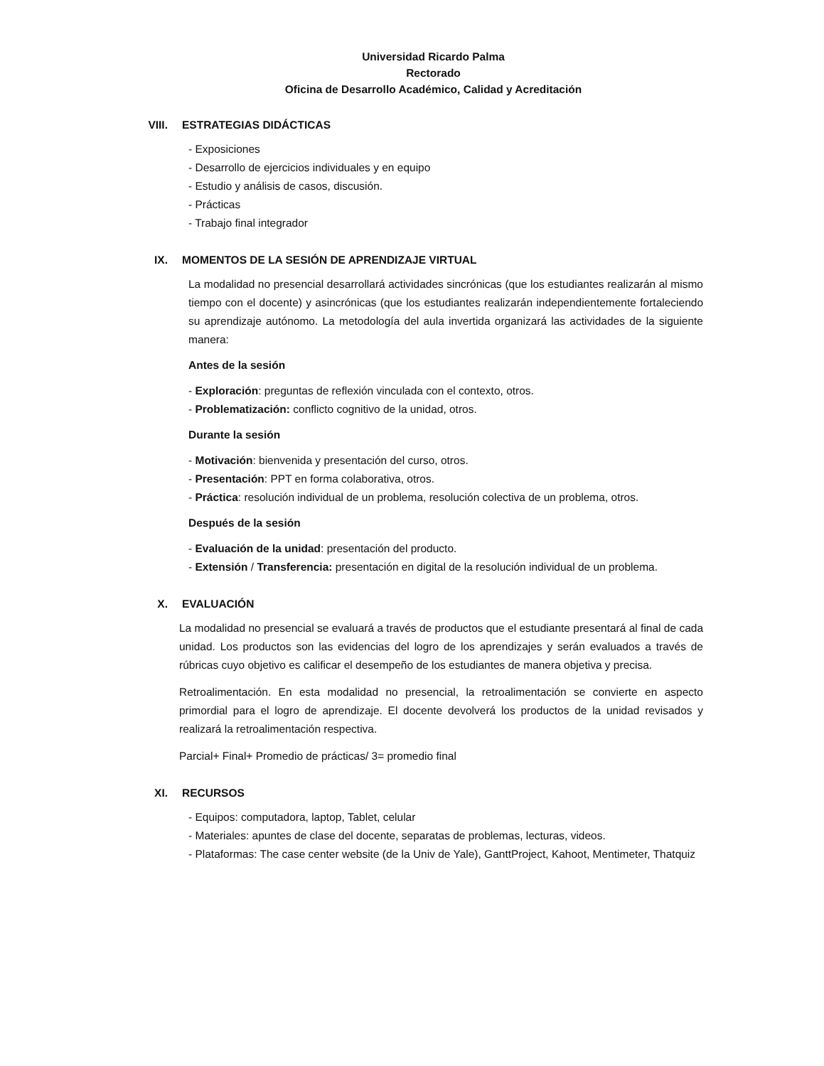Universidad Ricardo Palma
Rectorado
Oficina de Desarrollo Académico, Calidad y Acreditación
VIII. ESTRATEGIAS DIDÁCTICAS
- Exposiciones
- Desarrollo de ejercicios individuales y en equipo
- Estudio y análisis de casos, discusión.
- Prácticas
- Trabajo final integrador
IX. MOMENTOS DE LA SESIÓN DE APRENDIZAJE VIRTUAL
La modalidad no presencial desarrollará actividades sincrónicas (que los estudiantes realizarán al mismo tiempo con el docente) y asincrónicas (que los estudiantes realizarán independientemente fortaleciendo su aprendizaje autónomo. La metodología del aula invertida organizará las actividades de la siguiente manera:
Antes de la sesión
- Exploración: preguntas de reflexión vinculada con el contexto, otros.
- Problematización: conflicto cognitivo de la unidad, otros.
Durante la sesión
- Motivación: bienvenida y presentación del curso, otros.
- Presentación: PPT en forma colaborativa, otros.
- Práctica: resolución individual de un problema, resolución colectiva de un problema, otros.
Después de la sesión
- Evaluación de la unidad: presentación del producto.
- Extensión / Transferencia: presentación en digital de la resolución individual de un problema.
X. EVALUACIÓN
La modalidad no presencial se evaluará a través de productos que el estudiante presentará al final de cada unidad. Los productos son las evidencias del logro de los aprendizajes y serán evaluados a través de rúbricas cuyo objetivo es calificar el desempeño de los estudiantes de manera objetiva y precisa.
Retroalimentación. En esta modalidad no presencial, la retroalimentación se convierte en aspecto primordial para el logro de aprendizaje. El docente devolverá los productos de la unidad revisados y realizará la retroalimentación respectiva.
Parcial+ Final+ Promedio de prácticas/ 3= promedio final
XI. RECURSOS
- Equipos: computadora, laptop, Tablet, celular
- Materiales: apuntes de clase del docente, separatas de problemas, lecturas, videos.
- Plataformas: The case center website (de la Univ de Yale), GanttProject, Kahoot, Mentimeter, Thatquiz